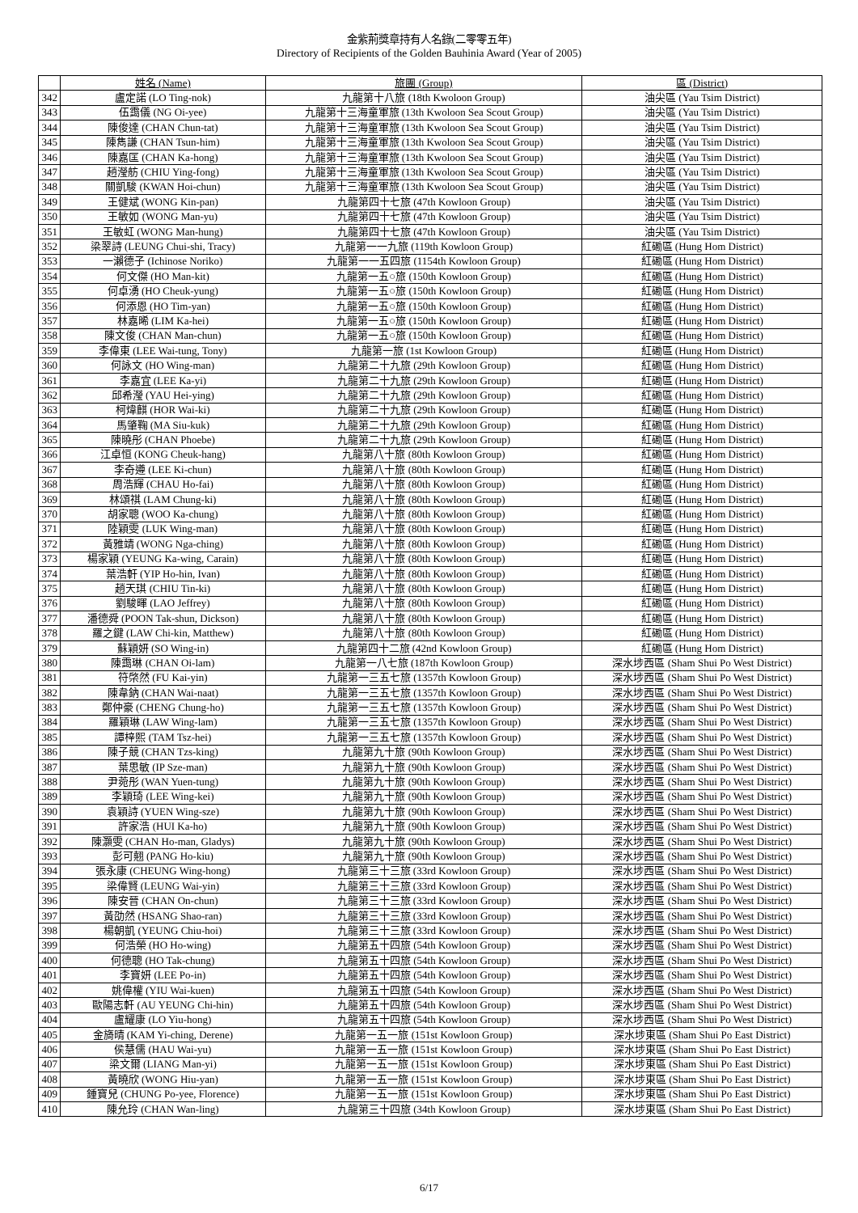金紫荊獎章持有人名錄(二零零五年)
Directory of Recipients of the Golden Bauhinia Award (Year of 2005)
| | 姓名 (Name) | 旅團 (Group) | 區 (District) |
| --- | --- | --- | --- |
| 342 | 盧定諾 (LO Ting-nok) | 九龍第十八旅 (18th Kwoloon Group) | 油尖區 (Yau Tsim District) |
| 343 | 伍靄儀 (NG Oi-yee) | 九龍第十三海童軍旅 (13th Kwoloon Sea Scout Group) | 油尖區 (Yau Tsim District) |
| 344 | 陳俊達 (CHAN Chun-tat) | 九龍第十三海童軍旅 (13th Kwoloon Sea Scout Group) | 油尖區 (Yau Tsim District) |
| 345 | 陳雋謙 (CHAN Tsun-him) | 九龍第十三海童軍旅 (13th Kwoloon Sea Scout Group) | 油尖區 (Yau Tsim District) |
| 346 | 陳嘉匡 (CHAN Ka-hong) | 九龍第十三海童軍旅 (13th Kwoloon Sea Scout Group) | 油尖區 (Yau Tsim District) |
| 347 | 趙瀅舫 (CHIU Ying-fong) | 九龍第十三海童軍旅 (13th Kwoloon Sea Scout Group) | 油尖區 (Yau Tsim District) |
| 348 | 關凱駿 (KWAN Hoi-chun) | 九龍第十三海童軍旅 (13th Kwoloon Sea Scout Group) | 油尖區 (Yau Tsim District) |
| 349 | 王健斌 (WONG Kin-pan) | 九龍第四十七旅 (47th Kowloon Group) | 油尖區 (Yau Tsim District) |
| 350 | 王敏如 (WONG Man-yu) | 九龍第四十七旅 (47th Kowloon Group) | 油尖區 (Yau Tsim District) |
| 351 | 王敏虹 (WONG Man-hung) | 九龍第四十七旅 (47th Kowloon Group) | 油尖區 (Yau Tsim District) |
| 352 | 梁翠詩 (LEUNG Chui-shi, Tracy) | 九龍第一一九旅 (119th Kowloon Group) | 紅磡區 (Hung Hom District) |
| 353 | 一瀨德子 (Ichinose Noriko) | 九龍第一一五四旅 (1154th Kowloon Group) | 紅磡區 (Hung Hom District) |
| 354 | 何文傑 (HO Man-kit) | 九龍第一五○旅 (150th Kowloon Group) | 紅磡區 (Hung Hom District) |
| 355 | 何卓湧 (HO Cheuk-yung) | 九龍第一五○旅 (150th Kowloon Group) | 紅磡區 (Hung Hom District) |
| 356 | 何添恩 (HO Tim-yan) | 九龍第一五○旅 (150th Kowloon Group) | 紅磡區 (Hung Hom District) |
| 357 | 林嘉晞 (LIM Ka-hei) | 九龍第一五○旅 (150th Kowloon Group) | 紅磡區 (Hung Hom District) |
| 358 | 陳文俊 (CHAN Man-chun) | 九龍第一五○旅 (150th Kowloon Group) | 紅磡區 (Hung Hom District) |
| 359 | 李偉東 (LEE Wai-tung, Tony) | 九龍第一旅 (1st Kowloon Group) | 紅磡區 (Hung Hom District) |
| 360 | 何詠文 (HO Wing-man) | 九龍第二十九旅 (29th Kowloon Group) | 紅磡區 (Hung Hom District) |
| 361 | 李嘉宜 (LEE Ka-yi) | 九龍第二十九旅 (29th Kowloon Group) | 紅磡區 (Hung Hom District) |
| 362 | 邱希瀅 (YAU Hei-ying) | 九龍第二十九旅 (29th Kowloon Group) | 紅磡區 (Hung Hom District) |
| 363 | 柯煒麒 (HOR Wai-ki) | 九龍第二十九旅 (29th Kowloon Group) | 紅磡區 (Hung Hom District) |
| 364 | 馬肇鞠 (MA Siu-kuk) | 九龍第二十九旅 (29th Kowloon Group) | 紅磡區 (Hung Hom District) |
| 365 | 陳曉彤 (CHAN Phoebe) | 九龍第二十九旅 (29th Kowloon Group) | 紅磡區 (Hung Hom District) |
| 366 | 江卓恒 (KONG Cheuk-hang) | 九龍第八十旅 (80th Kowloon Group) | 紅磡區 (Hung Hom District) |
| 367 | 李奇遵 (LEE Ki-chun) | 九龍第八十旅 (80th Kowloon Group) | 紅磡區 (Hung Hom District) |
| 368 | 周浩輝 (CHAU Ho-fai) | 九龍第八十旅 (80th Kowloon Group) | 紅磡區 (Hung Hom District) |
| 369 | 林頌祺 (LAM Chung-ki) | 九龍第八十旅 (80th Kowloon Group) | 紅磡區 (Hung Hom District) |
| 370 | 胡家聰 (WOO Ka-chung) | 九龍第八十旅 (80th Kowloon Group) | 紅磡區 (Hung Hom District) |
| 371 | 陸穎雯 (LUK Wing-man) | 九龍第八十旅 (80th Kowloon Group) | 紅磡區 (Hung Hom District) |
| 372 | 黃雅靖 (WONG Nga-ching) | 九龍第八十旅 (80th Kowloon Group) | 紅磡區 (Hung Hom District) |
| 373 | 楊家穎 (YEUNG Ka-wing, Carain) | 九龍第八十旅 (80th Kowloon Group) | 紅磡區 (Hung Hom District) |
| 374 | 葉浩軒 (YIP Ho-hin, Ivan) | 九龍第八十旅 (80th Kowloon Group) | 紅磡區 (Hung Hom District) |
| 375 | 趙天琪 (CHIU Tin-ki) | 九龍第八十旅 (80th Kowloon Group) | 紅磡區 (Hung Hom District) |
| 376 | 劉駿暉 (LAO Jeffrey) | 九龍第八十旅 (80th Kowloon Group) | 紅磡區 (Hung Hom District) |
| 377 | 潘德舜 (POON Tak-shun, Dickson) | 九龍第八十旅 (80th Kowloon Group) | 紅磡區 (Hung Hom District) |
| 378 | 羅之鍵 (LAW Chi-kin, Matthew) | 九龍第八十旅 (80th Kowloon Group) | 紅磡區 (Hung Hom District) |
| 379 | 蘇穎妍 (SO Wing-in) | 九龍第四十二旅 (42nd Kowloon Group) | 紅磡區 (Hung Hom District) |
| 380 | 陳靄琳 (CHAN Oi-lam) | 九龍第一八七旅 (187th Kowloon Group) | 深水埗西區 (Sham Shui Po West District) |
| 381 | 符棨然 (FU Kai-yin) | 九龍第一三五七旅 (1357th Kowloon Group) | 深水埗西區 (Sham Shui Po West District) |
| 382 | 陳韋鈉 (CHAN Wai-naat) | 九龍第一三五七旅 (1357th Kowloon Group) | 深水埗西區 (Sham Shui Po West District) |
| 383 | 鄭仲豪 (CHENG Chung-ho) | 九龍第一三五七旅 (1357th Kowloon Group) | 深水埗西區 (Sham Shui Po West District) |
| 384 | 羅穎琳 (LAW Wing-lam) | 九龍第一三五七旅 (1357th Kowloon Group) | 深水埗西區 (Sham Shui Po West District) |
| 385 | 譚梓熙 (TAM Tsz-hei) | 九龍第一三五七旅 (1357th Kowloon Group) | 深水埗西區 (Sham Shui Po West District) |
| 386 | 陳子競 (CHAN Tzs-king) | 九龍第九十旅 (90th Kowloon Group) | 深水埗西區 (Sham Shui Po West District) |
| 387 | 葉思敏 (IP Sze-man) | 九龍第九十旅 (90th Kowloon Group) | 深水埗西區 (Sham Shui Po West District) |
| 388 | 尹菀彤 (WAN Yuen-tung) | 九龍第九十旅 (90th Kowloon Group) | 深水埗西區 (Sham Shui Po West District) |
| 389 | 李穎琦 (LEE Wing-kei) | 九龍第九十旅 (90th Kowloon Group) | 深水埗西區 (Sham Shui Po West District) |
| 390 | 袁穎詩 (YUEN Wing-sze) | 九龍第九十旅 (90th Kowloon Group) | 深水埗西區 (Sham Shui Po West District) |
| 391 | 許家浩 (HUI Ka-ho) | 九龍第九十旅 (90th Kowloon Group) | 深水埗西區 (Sham Shui Po West District) |
| 392 | 陳灝雯 (CHAN Ho-man, Gladys) | 九龍第九十旅 (90th Kowloon Group) | 深水埗西區 (Sham Shui Po West District) |
| 393 | 彭可翹 (PANG Ho-kiu) | 九龍第九十旅 (90th Kowloon Group) | 深水埗西區 (Sham Shui Po West District) |
| 394 | 張永康 (CHEUNG Wing-hong) | 九龍第三十三旅 (33rd Kowloon Group) | 深水埗西區 (Sham Shui Po West District) |
| 395 | 梁偉賢 (LEUNG Wai-yin) | 九龍第三十三旅 (33rd Kowloon Group) | 深水埗西區 (Sham Shui Po West District) |
| 396 | 陳安晉 (CHAN On-chun) | 九龍第三十三旅 (33rd Kowloon Group) | 深水埗西區 (Sham Shui Po West District) |
| 397 | 黃劭然 (HSANG Shao-ran) | 九龍第三十三旅 (33rd Kowloon Group) | 深水埗西區 (Sham Shui Po West District) |
| 398 | 楊朝凱 (YEUNG Chiu-hoi) | 九龍第三十三旅 (33rd Kowloon Group) | 深水埗西區 (Sham Shui Po West District) |
| 399 | 何浩榮 (HO Ho-wing) | 九龍第五十四旅 (54th Kowloon Group) | 深水埗西區 (Sham Shui Po West District) |
| 400 | 何德聰 (HO Tak-chung) | 九龍第五十四旅 (54th Kowloon Group) | 深水埗西區 (Sham Shui Po West District) |
| 401 | 李寶妍 (LEE Po-in) | 九龍第五十四旅 (54th Kowloon Group) | 深水埗西區 (Sham Shui Po West District) |
| 402 | 姚偉權 (YIU Wai-kuen) | 九龍第五十四旅 (54th Kowloon Group) | 深水埗西區 (Sham Shui Po West District) |
| 403 | 歐陽志軒 (AU YEUNG Chi-hin) | 九龍第五十四旅 (54th Kowloon Group) | 深水埗西區 (Sham Shui Po West District) |
| 404 | 盧耀康 (LO Yiu-hong) | 九龍第五十四旅 (54th Kowloon Group) | 深水埗西區 (Sham Shui Po West District) |
| 405 | 金旖晴 (KAM Yi-ching, Derene) | 九龍第一五一旅 (151st Kowloon Group) | 深水埗東區 (Sham Shui Po East District) |
| 406 | 侯慧儒 (HAU Wai-yu) | 九龍第一五一旅 (151st Kowloon Group) | 深水埗東區 (Sham Shui Po East District) |
| 407 | 梁文爾 (LIANG Man-yi) | 九龍第一五一旅 (151st Kowloon Group) | 深水埗東區 (Sham Shui Po East District) |
| 408 | 黃曉欣 (WONG Hiu-yan) | 九龍第一五一旅 (151st Kowloon Group) | 深水埗東區 (Sham Shui Po East District) |
| 409 | 鍾寶兒 (CHUNG Po-yee, Florence) | 九龍第一五一旅 (151st Kowloon Group) | 深水埗東區 (Sham Shui Po East District) |
| 410 | 陳允玲 (CHAN Wan-ling) | 九龍第三十四旅 (34th Kowloon Group) | 深水埗東區 (Sham Shui Po East District) |
6/17